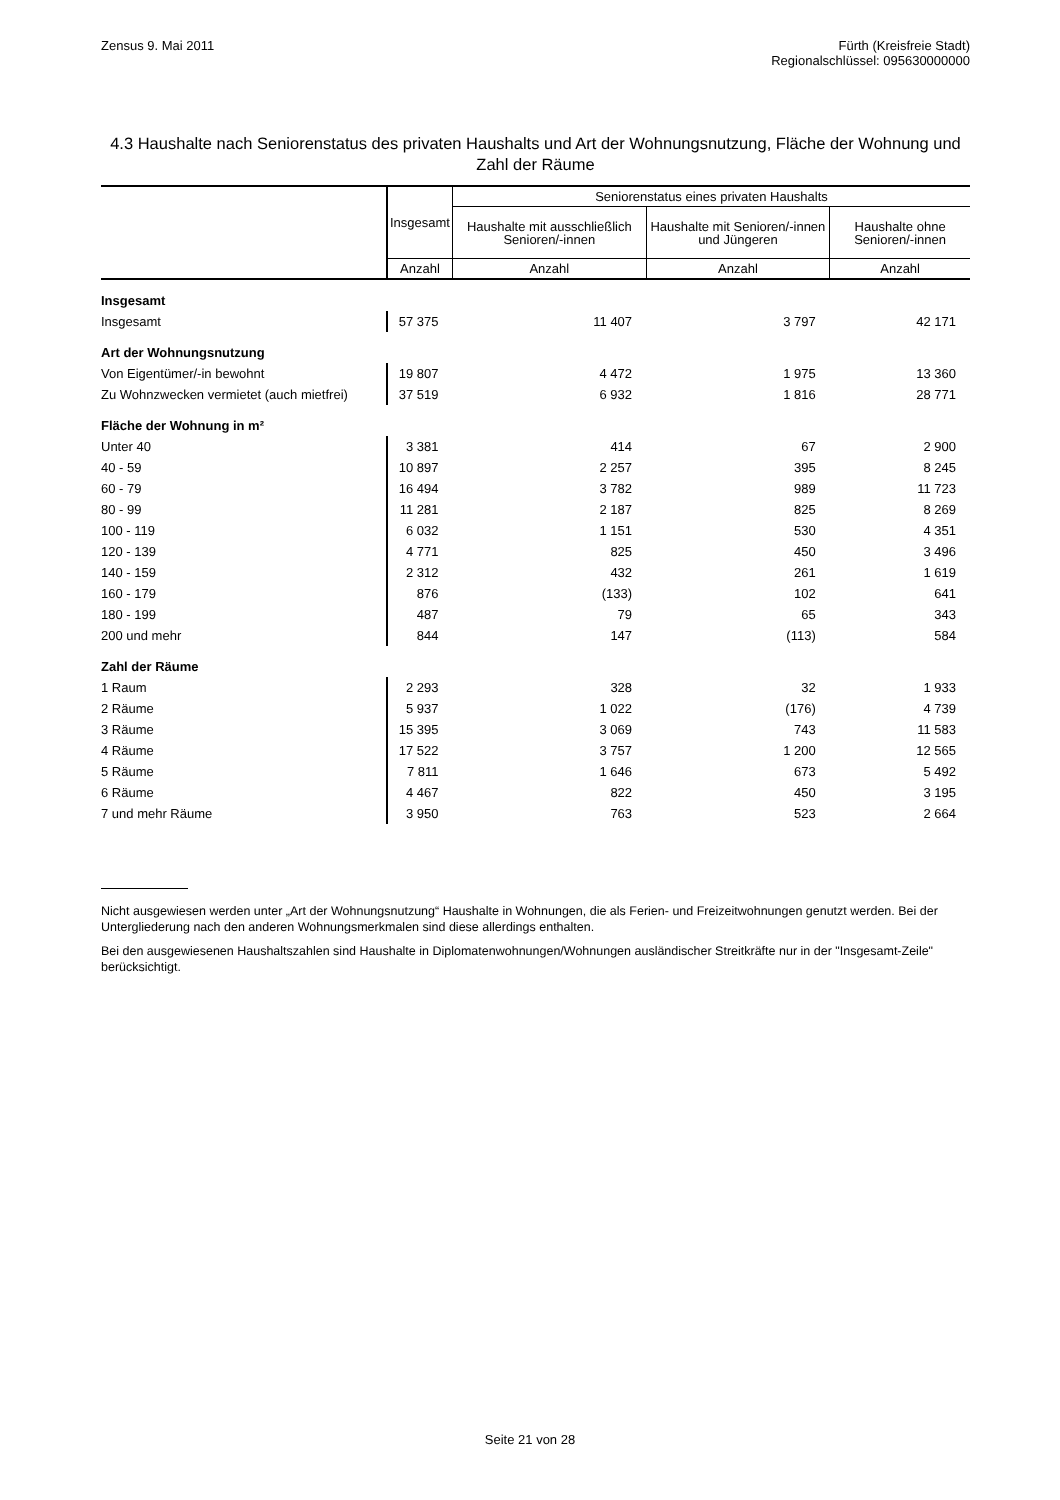Zensus 9. Mai 2011 Fürth (Kreisfreie Stadt)
Regionalschlüssel: 095630000000
4.3 Haushalte nach Seniorenstatus des privaten Haushalts und Art der Wohnungsnutzung, Fläche der Wohnung und Zahl der Räume
| | Insgesamt | Seniorenstatus eines privaten Haushalts | | |
| --- | --- | --- | --- | --- |
| | | Haushalte mit ausschließlich Senioren/-innen | Haushalte mit Senioren/-innen und Jüngeren | Haushalte ohne Senioren/-innen |
| | Anzahl | Anzahl | Anzahl | Anzahl |
| Insgesamt | | | | |
| Insgesamt | 57 375 | 11 407 | 3 797 | 42 171 |
| Art der Wohnungsnutzung | | | | |
| Von Eigentümer/-in bewohnt | 19 807 | 4 472 | 1 975 | 13 360 |
| Zu Wohnzwecken vermietet (auch mietfrei) | 37 519 | 6 932 | 1 816 | 28 771 |
| Fläche der Wohnung in m² | | | | |
| Unter 40 | 3 381 | 414 | 67 | 2 900 |
| 40 - 59 | 10 897 | 2 257 | 395 | 8 245 |
| 60 - 79 | 16 494 | 3 782 | 989 | 11 723 |
| 80 - 99 | 11 281 | 2 187 | 825 | 8 269 |
| 100 - 119 | 6 032 | 1 151 | 530 | 4 351 |
| 120 - 139 | 4 771 | 825 | 450 | 3 496 |
| 140 - 159 | 2 312 | 432 | 261 | 1 619 |
| 160 - 179 | 876 | (133) | 102 | 641 |
| 180 - 199 | 487 | 79 | 65 | 343 |
| 200 und mehr | 844 | 147 | (113) | 584 |
| Zahl der Räume | | | | |
| 1 Raum | 2 293 | 328 | 32 | 1 933 |
| 2 Räume | 5 937 | 1 022 | (176) | 4 739 |
| 3 Räume | 15 395 | 3 069 | 743 | 11 583 |
| 4 Räume | 17 522 | 3 757 | 1 200 | 12 565 |
| 5 Räume | 7 811 | 1 646 | 673 | 5 492 |
| 6 Räume | 4 467 | 822 | 450 | 3 195 |
| 7 und mehr Räume | 3 950 | 763 | 523 | 2 664 |
Nicht ausgewiesen werden unter „Art der Wohnungsnutzung“ Haushalte in Wohnungen, die als Ferien- und Freizeitwohnungen genutzt werden. Bei der Untergliederung nach den anderen Wohnungsmerkmalen sind diese allerdings enthalten.
Bei den ausgewiesenen Haushaltszahlen sind Haushalte in Diplomatenwohnungen/Wohnungen ausländischer Streitkräfte nur in der "Insgesamt-Zeile" berücksichtigt.
Seite 21 von 28